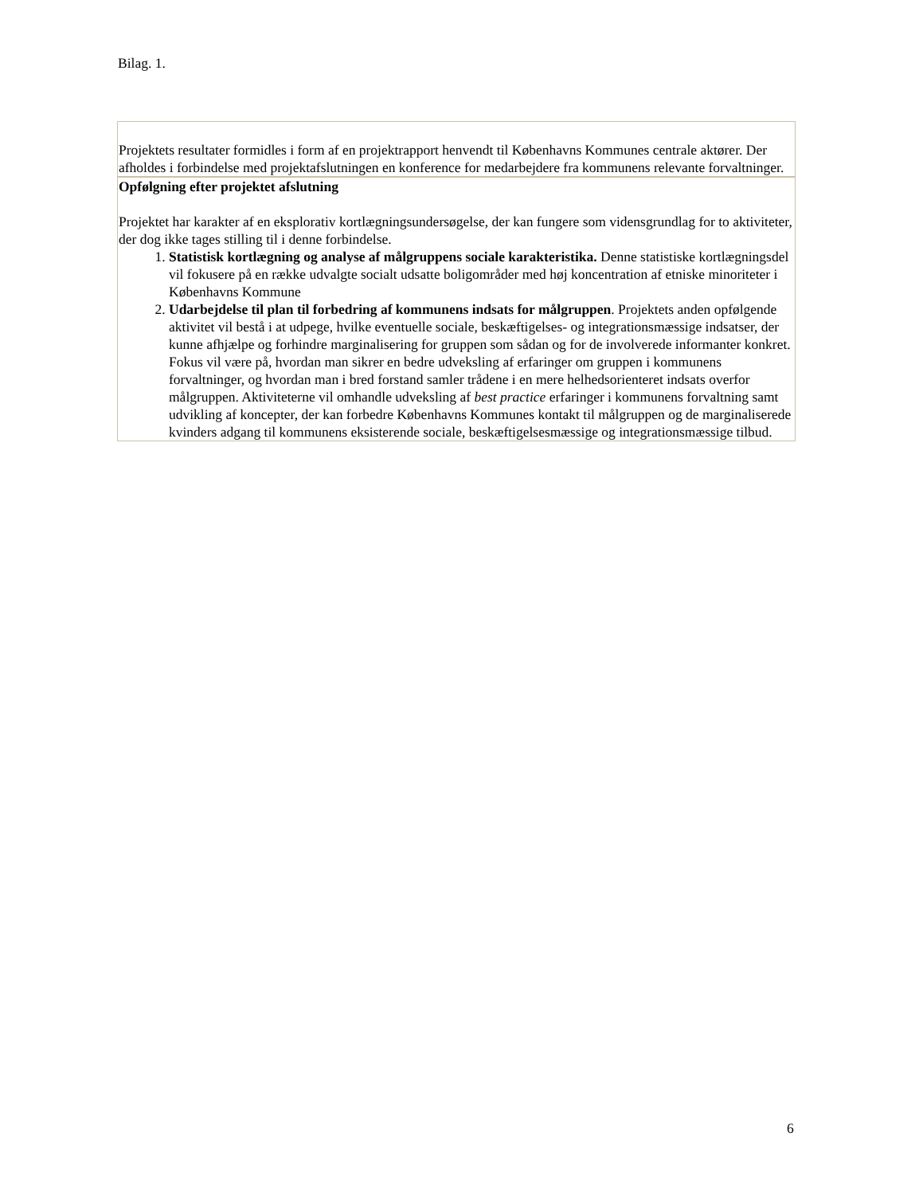Bilag. 1.
Projektets resultater formidles i form af en projektrapport henvendt til Københavns Kommunes centrale aktører. Der afholdes i forbindelse med projektafslutningen en konference for medarbejdere fra kommunens relevante forvaltninger.
Opfølgning efter projektet afslutning
Projektet har karakter af en eksplorativ kortlægningsundersøgelse, der kan fungere som vidensgrundlag for to aktiviteter, der dog ikke tages stilling til i denne forbindelse.
1. Statistisk kortlægning og analyse af målgruppens sociale karakteristika. Denne statistiske kortlægningsdel vil fokusere på en række udvalgte socialt udsatte boligområder med høj koncentration af etniske minoriteter i Københavns Kommune
2. Udarbejdelse til plan til forbedring af kommunens indsats for målgruppen. Projektets anden opfølgende aktivitet vil bestå i at udpege, hvilke eventuelle sociale, beskæftigelses- og integrationsmæssige indsatser, der kunne afhjælpe og forhindre marginalisering for gruppen som sådan og for de involverede informanter konkret. Fokus vil være på, hvordan man sikrer en bedre udveksling af erfaringer om gruppen i kommunens forvaltninger, og hvordan man i bred forstand samler trådene i en mere helhedsorienteret indsats overfor målgruppen. Aktiviteterne vil omhandle udveksling af best practice erfaringer i kommunens forvaltning samt udvikling af koncepter, der kan forbedre Københavns Kommunes kontakt til målgruppen og de marginaliserede kvinders adgang til kommunens eksisterende sociale, beskæftigelsesmæssige og integrationsmæssige tilbud.
6